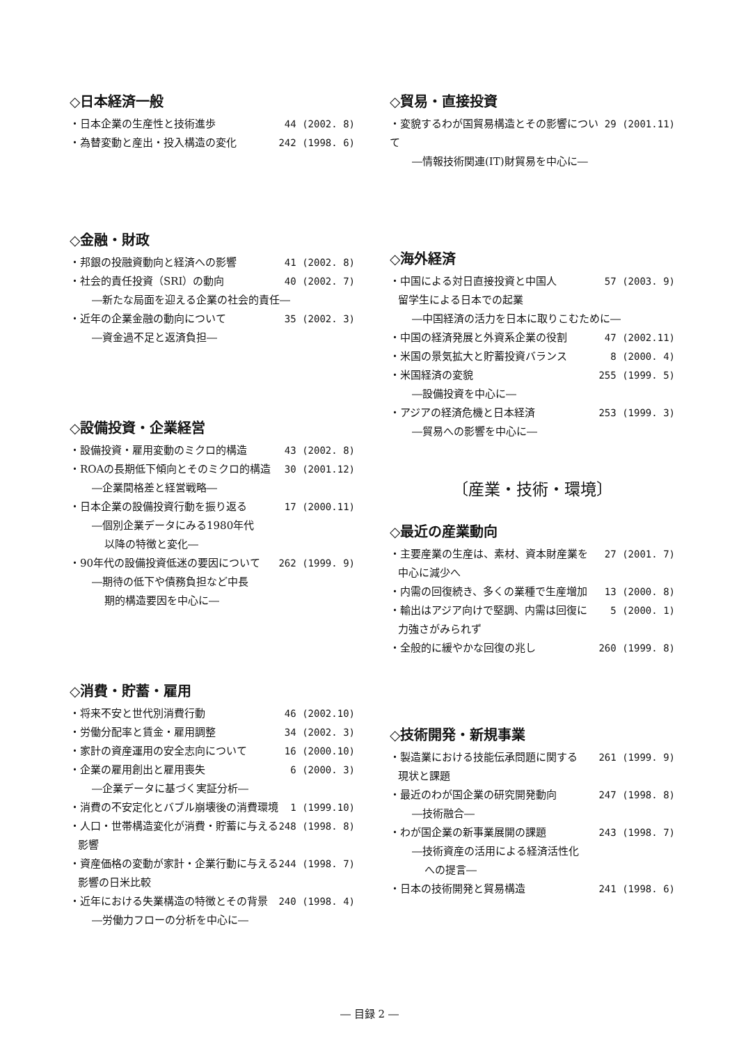◇日本経済一般
・日本企業の生産性と技術進歩 44 (2002. 8)
・為替変動と産出・投入構造の変化 242 (1998. 6)
◇金融・財政
・邦銀の投融資動向と経済への影響 41 (2002. 8)
・社会的責任投資（SRI）の動向 40 (2002. 7)
―新たな局面を迎える企業の社会的責任―
・近年の企業金融の動向について 35 (2002. 3)
―資金過不足と返済負担―
◇設備投資・企業経営
・設備投資・雇用変動のミクロ的構造 43 (2002. 8)
・ROAの長期低下傾向とそのミクロ的構造 30 (2001.12)
―企業間格差と経営戦略―
・日本企業の設備投資行動を振り返る 17 (2000.11)
―個別企業データにみる1980年代
以降の特徴と変化―
・90年代の設備投資低迷の要因について 262 (1999. 9)
―期待の低下や債務負担など中長
期的構造要因を中心に―
◇消費・貯蓄・雇用
・将来不安と世代別消費行動 46 (2002.10)
・労働分配率と賃金・雇用調整 34 (2002. 3)
・家計の資産運用の安全志向について 16 (2000.10)
・企業の雇用創出と雇用喪失 6 (2000. 3)
―企業データに基づく実証分析―
・消費の不安定化とバブル崩壊後の消費環境 1 (1999.10)
・人口・世帯構造変化が消費・貯蓄に与える 248 (1998. 8)
影響
・資産価格の変動が家計・企業行動に与える 244 (1998. 7)
影響の日米比較
・近年における失業構造の特徴とその背景 240 (1998. 4)
―労働力フローの分析を中心に―
◇貿易・直接投資
・変貌するわが国貿易構造とその影響について 29 (2001.11)
―情報技術関連(IT)財貿易を中心に―
◇海外経済
・中国による対日直接投資と中国人 57 (2003. 9)
留学生による日本での起業
―中国経済の活力を日本に取りこむために―
・中国の経済発展と外資系企業の役割 47 (2002.11)
・米国の景気拡大と貯蓄投資バランス 8 (2000. 4)
・米国経済の変貌 255 (1999. 5)
―設備投資を中心に―
・アジアの経済危機と日本経済 253 (1999. 3)
―貿易への影響を中心に―
〔産業・技術・環境〕
◇最近の産業動向
・主要産業の生産は、素材、資本財産業を 27 (2001. 7)
中心に減少へ
・内需の回復続き、多くの業種で生産増加 13 (2000. 8)
・輸出はアジア向けで堅調、内需は回復に 5 (2000. 1)
力強さがみられず
・全般的に緩やかな回復の兆し 260 (1999. 8)
◇技術開発・新規事業
・製造業における技能伝承問題に関する 261 (1999. 9)
現状と課題
・最近のわが国企業の研究開発動向 247 (1998. 8)
―技術融合―
・わが国企業の新事業展開の課題 243 (1998. 7)
―技術資産の活用による経済活性化
への提言―
・日本の技術開発と貿易構造 241 (1998. 6)
― 目録 2 ―